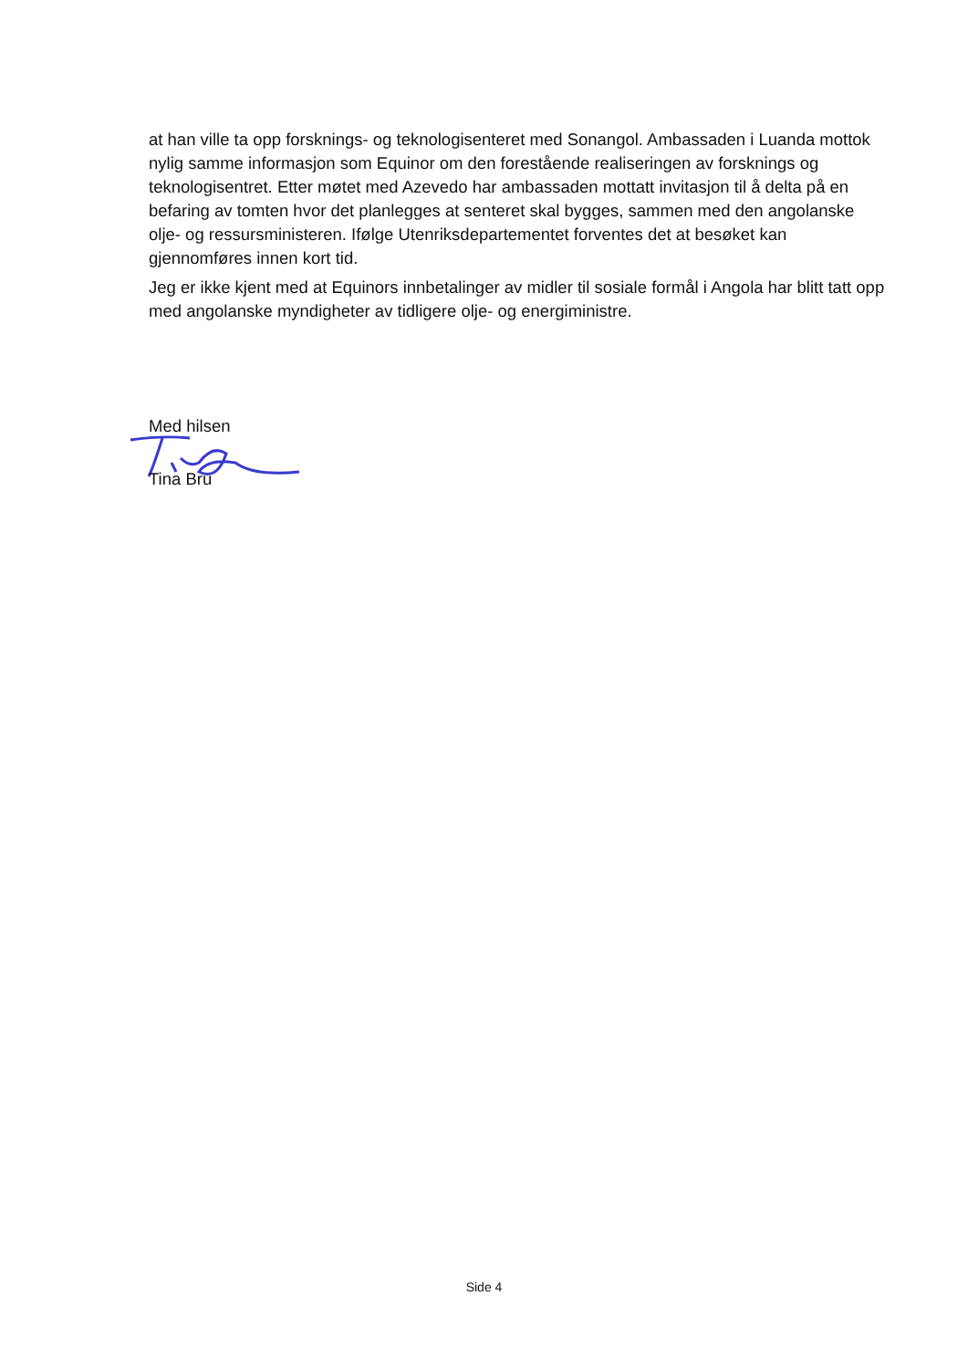at han ville ta opp forsknings- og teknologisenteret med Sonangol. Ambassaden i Luanda mottok nylig samme informasjon som Equinor om den forestående realiseringen av forsknings og teknologisentret. Etter møtet med Azevedo har ambassaden mottatt invitasjon til å delta på en befaring av tomten hvor det planlegges at senteret skal bygges, sammen med den angolanske olje- og ressursministeren. Ifølge Utenriksdepartementet forventes det at besøket kan gjennomføres innen kort tid.
Jeg er ikke kjent med at Equinors innbetalinger av midler til sosiale formål i Angola har blitt tatt opp med angolanske myndigheter av tidligere olje- og energiministre.
Med hilsen
Tina Bru
Side 4